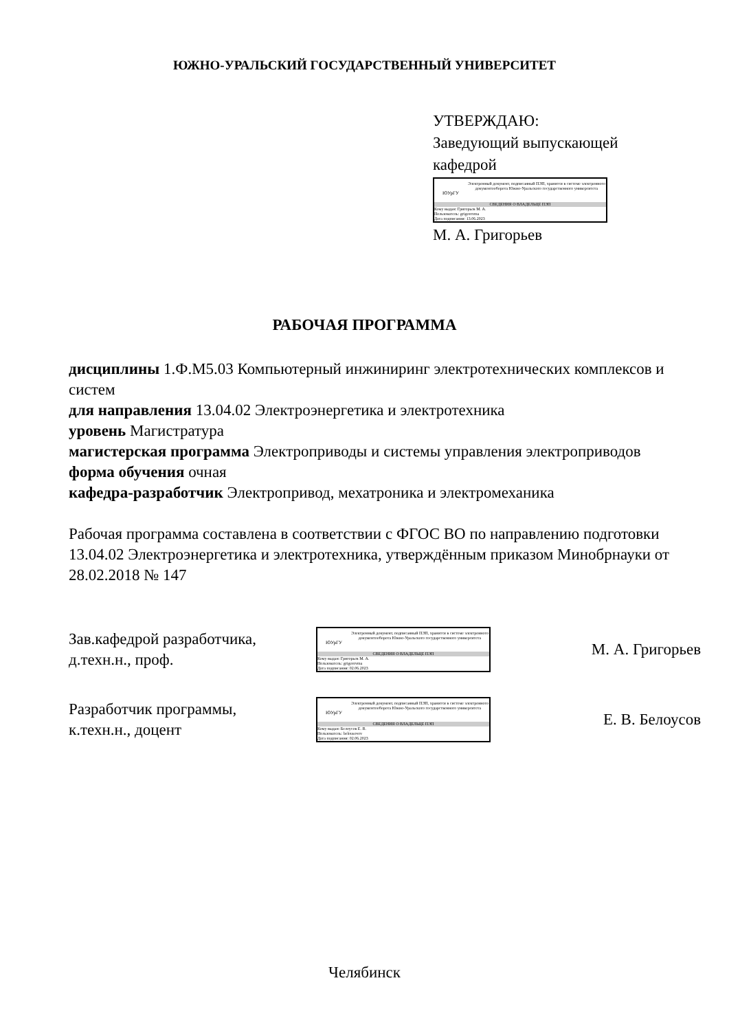ЮЖНО-УРАЛЬСКИЙ ГОСУДАРСТВЕННЫЙ УНИВЕРСИТЕТ
УТВЕРЖДАЮ:
Заведующий выпускающей кафедрой
ЮУрГУ
Электронный документ, подписанный ПЭП, хранится в системе электронного документооборота Южно-Уральского государственного университета
СВЕДЕНИЯ О ВЛАДЕЛЬЦЕ ПЭП
Кому выдан: Григорьев М. А.
Пользователь: grigorevma
Дата подписания: 13.06.2023
М. А. Григорьев
РАБОЧАЯ ПРОГРАММА
дисциплины 1.Ф.М5.03 Компьютерный инжиниринг электротехнических комплексов и систем
для направления 13.04.02 Электроэнергетика и электротехника
уровень Магистратура
магистерская программа Электроприводы и системы управления электроприводов
форма обучения очная
кафедра-разработчик Электропривод, мехатроника и электромеханика
Рабочая программа составлена в соответствии с ФГОС ВО по направлению подготовки 13.04.02 Электроэнергетика и электротехника, утверждённым приказом Минобрнауки от 28.02.2018 № 147
Зав.кафедрой разработчика,
д.техн.н., проф.
ЮУрГУ
Электронный документ, подписанный ПЭП, хранится в системе электронного документооборота Южно-Уральского государственного университета
СВЕДЕНИЯ О ВЛАДЕЛЬЦЕ ПЭП
Кому выдан: Григорьев М. А.
Пользователь: grigorevma
Дата подписания: 02.06.2023
М. А. Григорьев
Разработчик программы,
к.техн.н., доцент
ЮУрГУ
Электронный документ, подписанный ПЭП, хранится в системе электронного документооборота Южно-Уральского государственного университета
СВЕДЕНИЯ О ВЛАДЕЛЬЦЕ ПЭП
Кому выдан: Белоусов Е. В.
Пользователь: belousovev
Дата подписания: 02.06.2023
Е. В. Белоусов
Челябинск